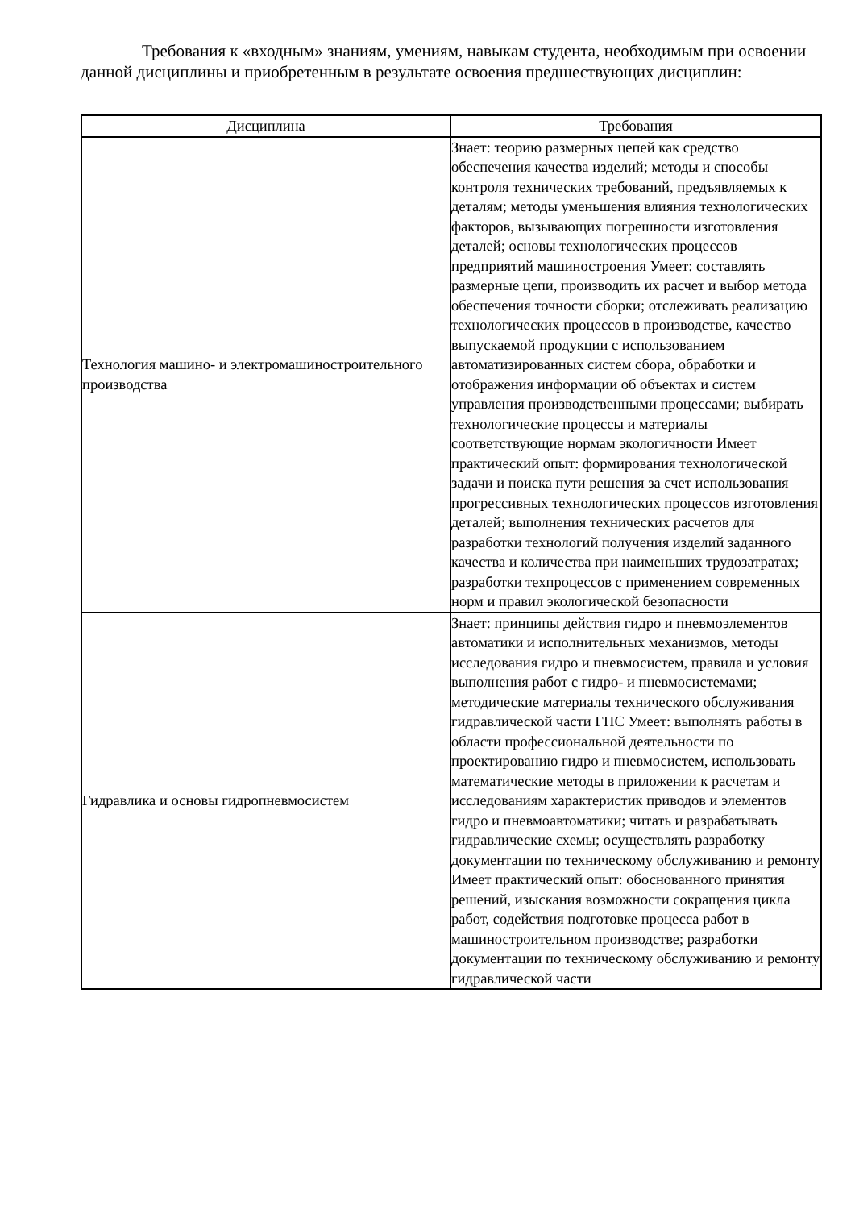Требования к «входным» знаниям, умениям, навыкам студента, необходимым при освоении данной дисциплины и приобретенным в результате освоения предшествующих дисциплин:
| Дисциплина | Требования |
| --- | --- |
| Технология машино- и электромашиностроительного производства | Знает: теорию размерных цепей как средство обеспечения качества изделий; методы и способы контроля технических требований, предъявляемых к деталям; методы уменьшения влияния технологических факторов, вызывающих погрешности изготовления деталей; основы технологических процессов предприятий машиностроения Умеет: составлять размерные цепи, производить их расчет и выбор метода обеспечения точности сборки; отслеживать реализацию технологических процессов в производстве, качество выпускаемой продукции с использованием автоматизированных систем сбора, обработки и отображения информации об объектах и систем управления производственными процессами; выбирать технологические процессы и материалы соответствующие нормам экологичности Имеет практический опыт: формирования технологической задачи и поиска пути решения за счет использования прогрессивных технологических процессов изготовления деталей; выполнения технических расчетов для разработки технологий получения изделий заданного качества и количества при наименьших трудозатратах; разработки техпроцессов с применением современных норм и правил экологической безопасности |
| Гидравлика и основы гидропневмосистем | Знает: принципы действия гидро и пневмоэлементов автоматики и исполнительных механизмов, методы исследования гидро и пневмосистем, правила и условия выполнения работ с гидро- и пневмосистемами; методические материалы технического обслуживания гидравлической части ГПС Умеет: выполнять работы в области профессиональной деятельности по проектированию гидро и пневмосистем, использовать математические методы в приложении к расчетам и исследованиям характеристик приводов и элементов гидро и пневмоавтоматики; читать и разрабатывать гидравлические схемы; осуществлять разработку документации по техническому обслуживанию и ремонту Имеет практический опыт: обоснованного принятия решений, изыскания возможности сокращения цикла работ, содействия подготовке процесса работ в машиностроительном производстве; разработки документации по техническому обслуживанию и ремонту гидравлической части |